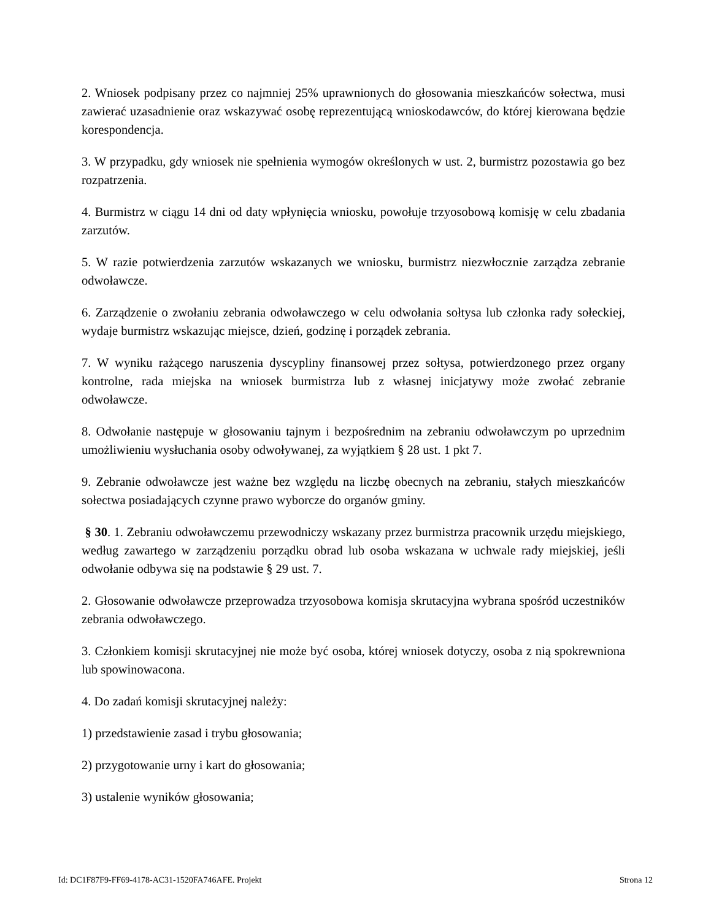2. Wniosek podpisany przez co najmniej 25% uprawnionych do głosowania mieszkańców sołectwa, musi zawierać uzasadnienie oraz wskazywać osobę reprezentującą wnioskodawców, do której kierowana będzie korespondencja.
3. W przypadku, gdy wniosek nie spełnienia wymogów określonych w ust. 2, burmistrz pozostawia go bez rozpatrzenia.
4. Burmistrz w ciągu 14 dni od daty wpłynięcia wniosku, powołuje trzyosobową komisję w celu zbadania zarzutów.
5. W razie potwierdzenia zarzutów wskazanych we wniosku, burmistrz niezwłocznie zarządza zebranie odwoławcze.
6. Zarządzenie o zwołaniu zebrania odwoławczego w celu odwołania sołtysa lub członka rady sołeckiej, wydaje burmistrz wskazując miejsce, dzień, godzinę i porządek zebrania.
7. W wyniku rażącego naruszenia dyscypliny finansowej przez sołtysa, potwierdzonego przez organy kontrolne, rada miejska na wniosek burmistrza lub z własnej inicjatywy może zwołać zebranie odwoławcze.
8. Odwołanie następuje w głosowaniu tajnym i bezpośrednim na zebraniu odwoławczym po uprzednim umożliwieniu wysłuchania osoby odwoływanej, za wyjątkiem § 28 ust. 1 pkt 7.
9. Zebranie odwoławcze jest ważne bez względu na liczbę obecnych na zebraniu, stałych mieszkańców sołectwa posiadających czynne prawo wyborcze do organów gminy.
§ 30. 1. Zebraniu odwoławczemu przewodniczy wskazany przez burmistrza pracownik urzędu miejskiego, według zawartego w zarządzeniu porządku obrad lub osoba wskazana w uchwale rady miejskiej, jeśli odwołanie odbywa się na podstawie § 29 ust. 7.
2. Głosowanie odwoławcze przeprowadza trzyosobowa komisja skrutacyjna wybrana spośród uczestników zebrania odwoławczego.
3. Członkiem komisji skrutacyjnej nie może być osoba, której wniosek dotyczy, osoba z nią spokrewniona lub spowinowacona.
4. Do zadań komisji skrutacyjnej należy:
1) przedstawienie zasad i trybu głosowania;
2) przygotowanie urny i kart do głosowania;
3) ustalenie wyników głosowania;
Id: DC1F87F9-FF69-4178-AC31-1520FA746AFE. Projekt Strona 12